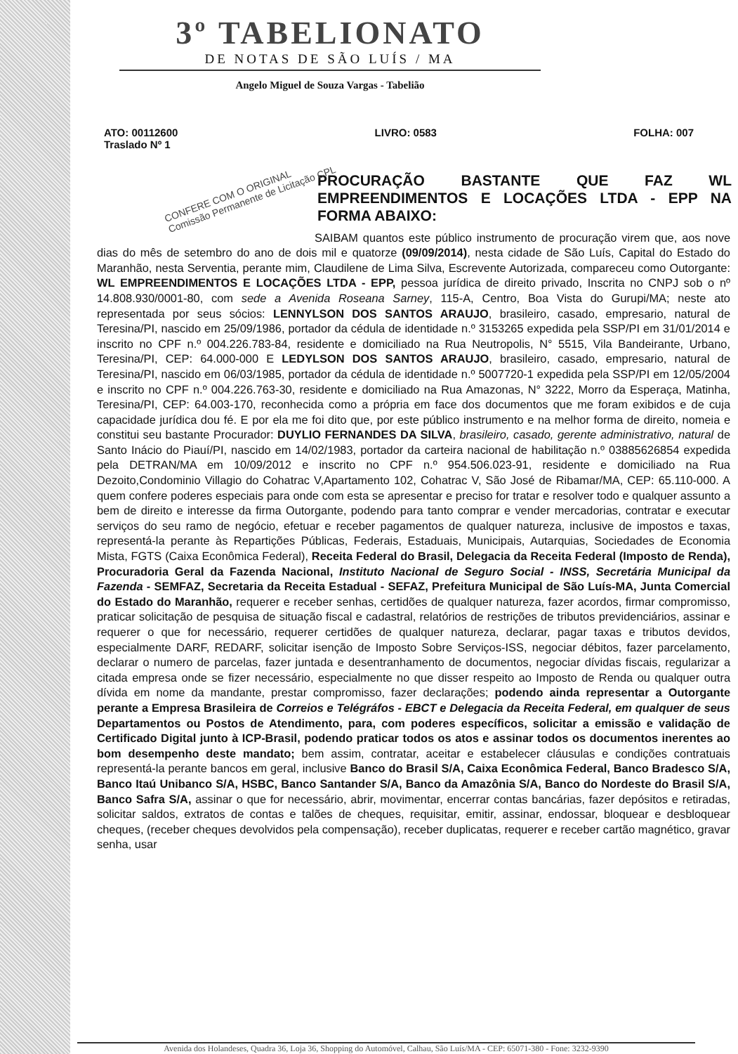3º TABELIONATO
DE NOTAS DE SÃO LUÍS / MA
Angelo Miguel de Souza Vargas - Tabelião
ATO: 00112600
Traslado Nº 1
LIVRO: 0583 FOLHA: 007
CONFERE COM O ORIGINAL
Comissão Permanente de Licitação CPL
PROCURAÇÃO BASTANTE QUE FAZ WL EMPREENDIMENTOS E LOCAÇÕES LTDA - EPP NA FORMA ABAIXO:
SAIBAM quantos este público instrumento de procuração virem que, aos nove dias do mês de setembro do ano de dois mil e quatorze (09/09/2014), nesta cidade de São Luís, Capital do Estado do Maranhão, nesta Serventia, perante mim, Claudilene de Lima Silva, Escrevente Autorizada, compareceu como Outorgante: WL EMPREENDIMENTOS E LOCAÇÕES LTDA - EPP, pessoa jurídica de direito privado, Inscrita no CNPJ sob o nº 14.808.930/0001-80, com sede a Avenida Roseana Sarney, 115-A, Centro, Boa Vista do Gurupi/MA; neste ato representada por seus sócios: LENNYLSON DOS SANTOS ARAUJO, brasileiro, casado, empresario, natural de Teresina/PI, nascido em 25/09/1986, portador da cédula de identidade n.º 3153265 expedida pela SSP/PI em 31/01/2014 e inscrito no CPF n.º 004.226.783-84, residente e domiciliado na Rua Neutropolis, N° 5515, Vila Bandeirante, Urbano, Teresina/PI, CEP: 64.000-000 E LEDYLSON DOS SANTOS ARAUJO, brasileiro, casado, empresario, natural de Teresina/PI, nascido em 06/03/1985, portador da cédula de identidade n.º 5007720-1 expedida pela SSP/PI em 12/05/2004 e inscrito no CPF n.º 004.226.763-30, residente e domiciliado na Rua Amazonas, N° 3222, Morro da Esperaça, Matinha, Teresina/PI, CEP: 64.003-170, reconhecida como a própria em face dos documentos que me foram exibidos e de cuja capacidade jurídica dou fé. E por ela me foi dito que, por este público instrumento e na melhor forma de direito, nomeia e constitui seu bastante Procurador: DUYLIO FERNANDES DA SILVA, brasileiro, casado, gerente administrativo, natural de Santo Inácio do Piauí/PI, nascido em 14/02/1983, portador da carteira nacional de habilitação n.º 03885626854 expedida pela DETRAN/MA em 10/09/2012 e inscrito no CPF n.º 954.506.023-91, residente e domiciliado na Rua Dezoito,Condominio Villagio do Cohatrac V,Apartamento 102, Cohatrac V, São José de Ribamar/MA, CEP: 65.110-000. A quem confere poderes especiais para onde com esta se apresentar e preciso for tratar e resolver todo e qualquer assunto a bem de direito e interesse da firma Outorgante, podendo para tanto comprar e vender mercadorias, contratar e executar serviços do seu ramo de negócio, efetuar e receber pagamentos de qualquer natureza, inclusive de impostos e taxas, representá-la perante às Repartições Públicas, Federais, Estaduais, Municipais, Autarquias, Sociedades de Economia Mista, FGTS (Caixa Econômica Federal), Receita Federal do Brasil, Delegacia da Receita Federal (Imposto de Renda), Procuradoria Geral da Fazenda Nacional, Instituto Nacional de Seguro Social - INSS, Secretária Municipal da Fazenda - SEMFAZ, Secretaria da Receita Estadual - SEFAZ, Prefeitura Municipal de São Luís-MA, Junta Comercial do Estado do Maranhão, requerer e receber senhas, certidões de qualquer natureza, fazer acordos, firmar compromisso, praticar solicitação de pesquisa de situação fiscal e cadastral, relatórios de restrições de tributos previdenciários, assinar e requerer o que for necessário, requerer certidões de qualquer natureza, declarar, pagar taxas e tributos devidos, especialmente DARF, REDARF, solicitar isenção de Imposto Sobre Serviços-ISS, negociar débitos, fazer parcelamento, declarar o numero de parcelas, fazer juntada e desentranhamento de documentos, negociar dívidas fiscais, regularizar a citada empresa onde se fizer necessário, especialmente no que disser respeito ao Imposto de Renda ou qualquer outra dívida em nome da mandante, prestar compromisso, fazer declarações; podendo ainda representar a Outorgante perante a Empresa Brasileira de Correios e Telégráfos - EBCT e Delegacia da Receita Federal, em qualquer de seus Departamentos ou Postos de Atendimento, para, com poderes específicos, solicitar a emissão e validação de Certificado Digital junto à ICP-Brasil, podendo praticar todos os atos e assinar todos os documentos inerentes ao bom desempenho deste mandato; bem assim, contratar, aceitar e estabelecer cláusulas e condições contratuais representá-la perante bancos em geral, inclusive Banco do Brasil S/A, Caixa Econômica Federal, Banco Bradesco S/A, Banco Itaú Unibanco S/A, HSBC, Banco Santander S/A, Banco da Amazônia S/A, Banco do Nordeste do Brasil S/A, Banco Safra S/A, assinar o que for necessário, abrir, movimentar, encerrar contas bancárias, fazer depósitos e retiradas, solicitar saldos, extratos de contas e talões de cheques, requisitar, emitir, assinar, endossar, bloquear e desbloquear cheques, (receber cheques devolvidos pela compensação), receber duplicatas, requerer e receber cartão magnético, gravar senha, usar
Avenida dos Holandeses, Quadra 36, Loja 36, Shopping do Automóvel, Calhau, São Luís/MA - CEP: 65071-380 - Fone: 3232-9390